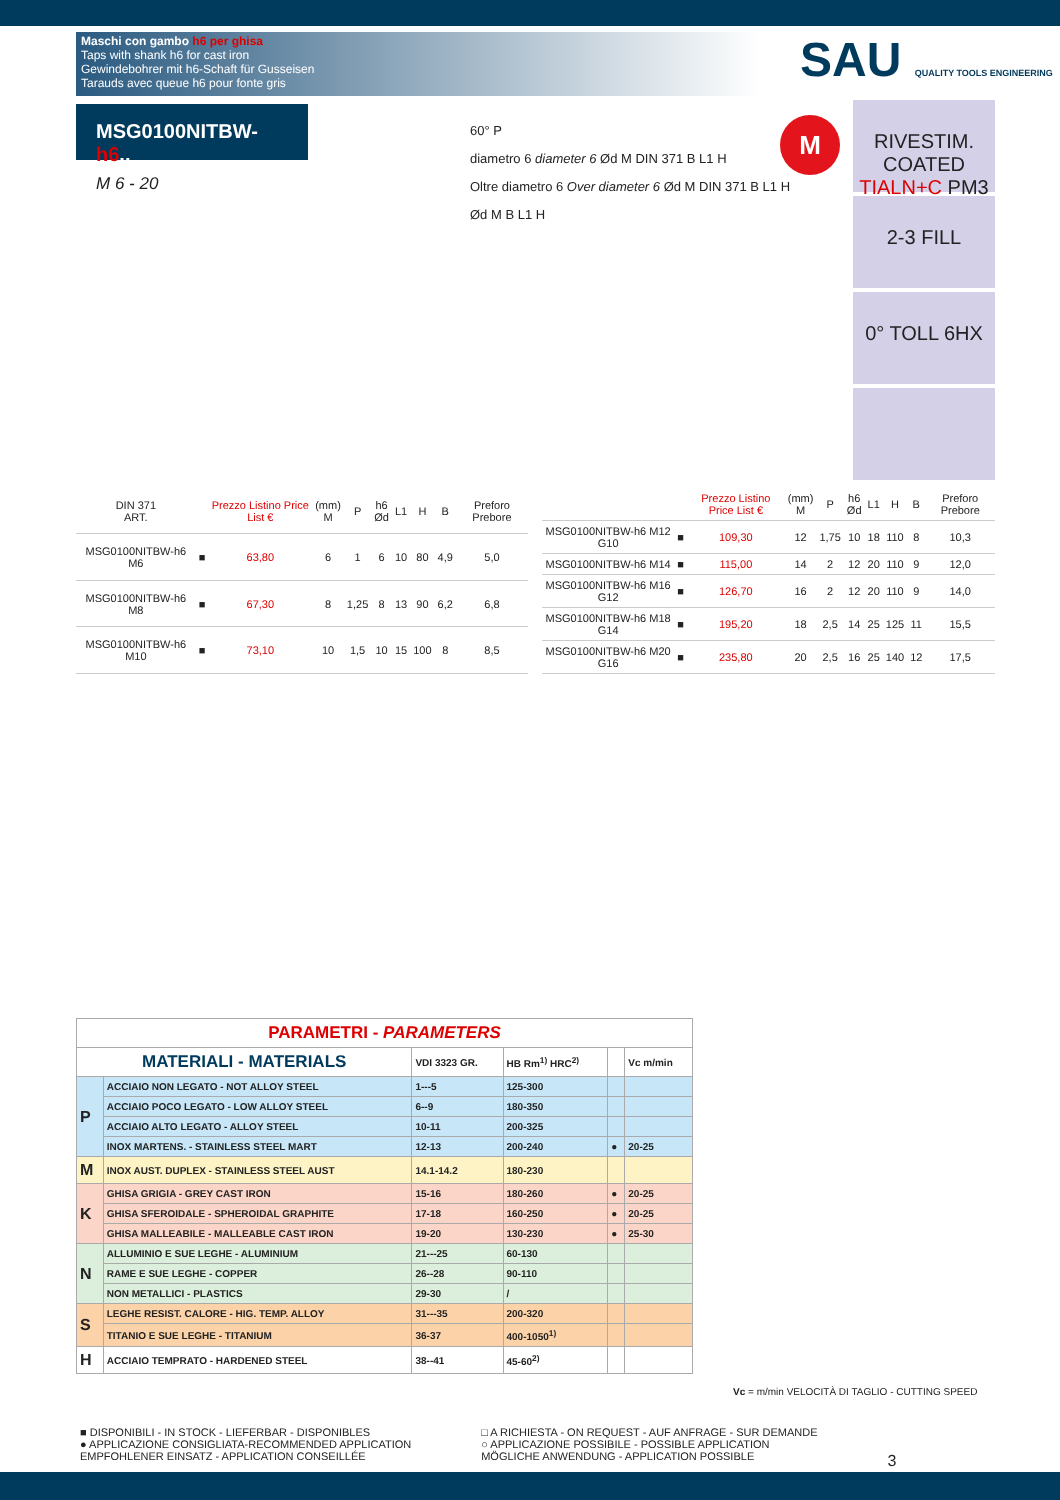Maschi con gambo h6 per ghisa
Taps with shank h6 for cast iron
Gewindebohrer mit h6-Schaft für Gusseisen
Tarauds avec queue h6 pour fonte gris
SAU QUALITY TOOLS ENGINEERING
MSG0100NITBW-h6..
M 6 - 20
M
60° P
diametro 6 diameter 6 Ød M DIN 371 B L1 H
Oltre diametro 6 Over diameter 6 Ød M DIN 371 B L1 H
Ød M B L1 H
RIVESTIM. COATED TIALN+C PM3
2-3 FILL
0° TOLL 6HX
| DIN 371 ART. | | Prezzo Listino Price List € | (mm) M | P | h6 Ød | L1 | H | B | Preforo Prebore |
| --- | --- | --- | --- | --- | --- | --- | --- | --- | --- |
| MSG0100NITBW-h6 M6 | ■ | 63,80 | 6 | 1 | 6 | 10 | 80 | 4,9 | 5,0 |
| MSG0100NITBW-h6 M8 | ■ | 67,30 | 8 | 1,25 | 8 | 13 | 90 | 6,2 | 6,8 |
| MSG0100NITBW-h6 M10 | ■ | 73,10 | 10 | 1,5 | 10 | 15 | 100 | 8 | 8,5 |
| | | Prezzo Listino Price List € | (mm) M | P | h6 Ød | L1 | H | B | Preforo Prebore |
| --- | --- | --- | --- | --- | --- | --- | --- | --- | --- |
| MSG0100NITBW-h6 M12 G10 | ■ | 109,30 | 12 | 1,75 | 10 | 18 | 110 | 8 | 10,3 |
| MSG0100NITBW-h6 M14 | ■ | 115,00 | 14 | 2 | 12 | 20 | 110 | 9 | 12,0 |
| MSG0100NITBW-h6 M16 G12 | ■ | 126,70 | 16 | 2 | 12 | 20 | 110 | 9 | 14,0 |
| MSG0100NITBW-h6 M18 G14 | ■ | 195,20 | 18 | 2,5 | 14 | 25 | 125 | 11 | 15,5 |
| MSG0100NITBW-h6 M20 G16 | ■ | 235,80 | 20 | 2,5 | 16 | 25 | 140 | 12 | 17,5 |
| PARAMETRI - PARAMETERS | | | | | |
| MATERIALI - MATERIALS | | VDI 3323 GR. | HB Rm<sup>1)</sup> HRC<sup>2)</sup> | | Vc m/min |
| P | ACCIAIO NON LEGATO - NOT ALLOY STEEL | 1---5 | 125-300 | | |
| | ACCIAIO POCO LEGATO - LOW ALLOY STEEL | 6--9 | 180-350 | | |
| | ACCIAIO ALTO LEGATO - ALLOY STEEL | 10-11 | 200-325 | | |
| | INOX MARTENS. - STAINLESS STEEL MART | 12-13 | 200-240 | ● | 20-25 |
| M | INOX AUST. DUPLEX - STAINLESS STEEL AUST | 14.1-14.2 | 180-230 | | |
| K | GHISA GRIGIA - GREY CAST IRON | 15-16 | 180-260 | ● | 20-25 |
| | GHISA SFEROIDALE - SPHEROIDAL GRAPHITE | 17-18 | 160-250 | ● | 20-25 |
| | GHISA MALLEABILE - MALLEABLE CAST IRON | 19-20 | 130-230 | ● | 25-30 |
| N | ALLUMINIO E SUE LEGHE - ALUMINIUM | 21---25 | 60-130 | | |
| | RAME E SUE LEGHE - COPPER | 26--28 | 90-110 | | |
| | NON METALLICI - PLASTICS | 29-30 | / | | |
| S | LEGHE RESIST. CALORE - HIG. TEMP. ALLOY | 31---35 | 200-320 | | |
| | TITANIO E SUE LEGHE - TITANIUM | 36-37 | 400-1050<sup>1)</sup> | | |
| H | ACCIAIO TEMPRATO - HARDENED STEEL | 38--41 | 45-60<sup>2)</sup> | | |
Vc = m/min VELOCITÀ DI TAGLIO - CUTTING SPEED
■ DISPONIBILI - IN STOCK - LIEFERBAR - DISPONIBLES
● APPLICAZIONE CONSIGLIATA-RECOMMENDED APPLICATION
EMPFOHLENER EINSATZ - APPLICATION CONSEILLÉE
□ A RICHIESTA - ON REQUEST - AUF ANFRAGE - SUR DEMANDE
○ APPLICAZIONE POSSIBILE - POSSIBLE APPLICATION
MÖGLICHE ANWENDUNG - APPLICATION POSSIBLE
3